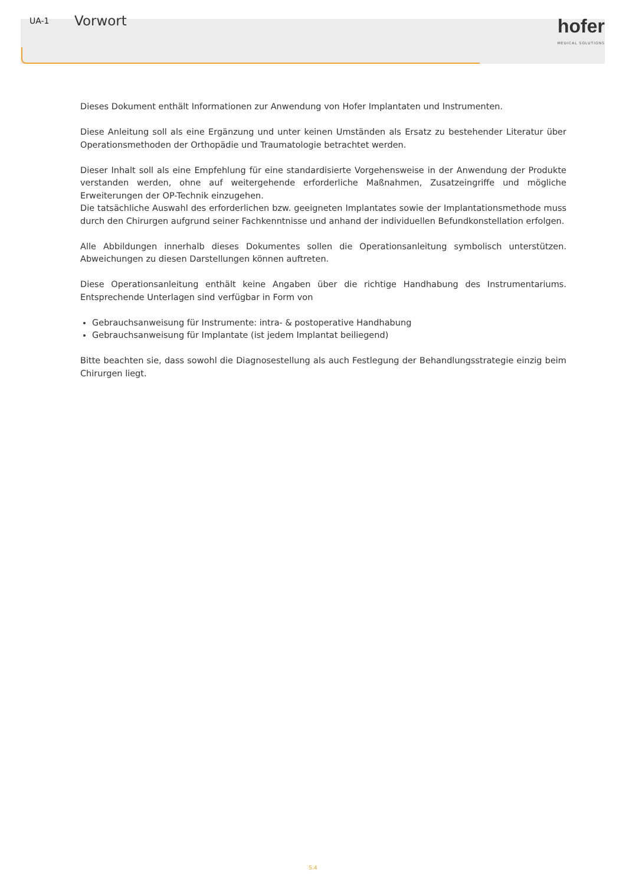UA-1 Vorwort
hofer
MEDICAL SOLUTIONS
Dieses Dokument enthält Informationen zur Anwendung von Hofer Implantaten und Instrumenten.
Diese Anleitung soll als eine Ergänzung und unter keinen Umständen als Ersatz zu bestehender Literatur über Operationsmethoden der Orthopädie und Traumatologie betrachtet werden.
Dieser Inhalt soll als eine Empfehlung für eine standardisierte Vorgehensweise in der Anwendung der Produkte verstanden werden, ohne auf weitergehende erforderliche Maßnahmen, Zusatzeingriffe und mögliche Erweiterungen der OP-Technik einzugehen.
Die tatsächliche Auswahl des erforderlichen bzw. geeigneten Implantates sowie der Implantationsmethode muss durch den Chirurgen aufgrund seiner Fachkenntnisse und anhand der individuellen Befundkonstellation erfolgen.
Alle Abbildungen innerhalb dieses Dokumentes sollen die Operationsanleitung symbolisch unterstützen. Abweichungen zu diesen Darstellungen können auftreten.
Diese Operationsanleitung enthält keine Angaben über die richtige Handhabung des Instrumentariums. Entsprechende Unterlagen sind verfügbar in Form von
Gebrauchsanweisung für Instrumente: intra- & postoperative Handhabung
Gebrauchsanweisung für Implantate (ist jedem Implantat beiliegend)
Bitte beachten sie, dass sowohl die Diagnosestellung als auch Festlegung der Behandlungsstrategie einzig beim Chirurgen liegt.
S.4